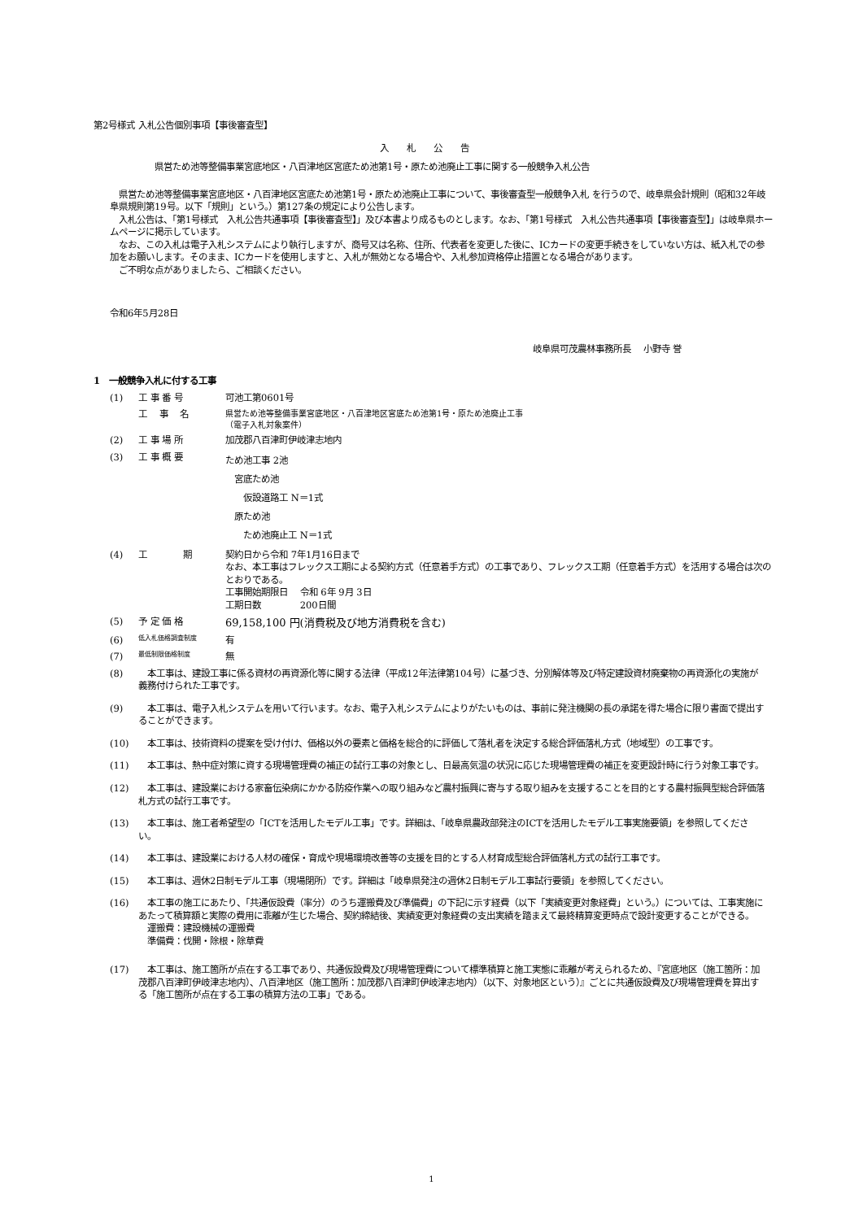第2号様式 入札公告個別事項【事後審査型】
入札公告
県営ため池等整備事業宮底地区・八百津地区宮底ため池第1号・原ため池廃止工事に関する一般競争入札公告
　県営ため池等整備事業宮底地区・八百津地区宮底ため池第1号・原ため池廃止工事について、事後審査型一般競争入札 を行うので、岐阜県会計規則（昭和32年岐阜県規則第19号。以下「規則」という。）第127条の規定により公告します。
　入札公告は、「第1号様式　入札公告共通事項【事後審査型】」及び本書より成るものとします。なお、「第1号様式　入札公告共通事項【事後審査型】」は岐阜県ホームページに掲示しています。
　なお、この入札は電子入札システムにより執行しますが、商号又は名称、住所、代表者を変更した後に、ICカードの変更手続きをしていない方は、紙入札での参加をお願いします。そのまま、ICカードを使用しますと、入札が無効となる場合や、入札参加資格停止措置となる場合があります。
　ご不明な点がありましたら、ご相談ください。
令和6年5月28日
岐阜県可茂農林事務所長　 小野寺 誉
1　一般競争入札に付する工事
(1) 工 事 番 号 可池工第0601号
工　 事　 名 県営ため池等整備事業宮底地区・八百津地区宮底ため池第1号・原ため池廃止工事
（電子入札対象案件）
(2) 工 事 場 所 加茂郡八百津町伊岐津志地内
(3) 工 事 概 要 ため池工事 2池
　宮底ため池
　　仮設道路工 N＝1式
　原ため池
　　ため池廃止工 N＝1式
(4) 工　　　　期 契約日から令和 7年1月16日まで
なお、本工事はフレックス工期による契約方式（任意着手方式）の工事であり、フレックス工期（任意着手方式）を活用する場合は次のとおりである。
工事開始期限日　 令和 6年 9月 3日
工期日数　　　　 200日間
(5) 予 定 価 格 69,158,100 円(消費税及び地方消費税を含む)
(6) 低入札価格調査制度 有
(7) 最低制限価格制度 無
(8)　本工事は、建設工事に係る資材の再資源化等に関する法律（平成12年法律第104号）に基づき、分別解体等及び特定建設資材廃棄物の再資源化の実施が義務付けられた工事です。
(9)　本工事は、電子入札システムを用いて行います。なお、電子入札システムによりがたいものは、事前に発注機関の長の承諾を得た場合に限り書面で提出することができます。
(10)　本工事は、技術資料の提案を受け付け、価格以外の要素と価格を総合的に評価して落札者を決定する総合評価落札方式（地域型）の工事です。
(11)　本工事は、熱中症対策に資する現場管理費の補正の試行工事の対象とし、日最高気温の状況に応じた現場管理費の補正を変更設計時に行う対象工事です。
(12)　本工事は、建設業における家畜伝染病にかかる防疫作業への取り組みなど農村振興に寄与する取り組みを支援することを目的とする農村振興型総合評価落札方式の試行工事です。
(13)　本工事は、施工者希望型の「ICTを活用したモデル工事」です。詳細は、「岐阜県農政部発注のICTを活用したモデル工事実施要領」を参照してください。
(14)　本工事は、建設業における人材の確保・育成や現場環境改善等の支援を目的とする人材育成型総合評価落札方式の試行工事です。
(15)　本工事は、週休2日制モデル工事（現場閉所）です。詳細は「岐阜県発注の週休2日制モデル工事試行要領」を参照してください。
(16)　本工事の施工にあたり、「共通仮設費（率分）のうち運搬費及び準備費」の下記に示す経費（以下「実績変更対象経費」という。）については、工事実施にあたって積算額と実際の費用に乖離が生じた場合、契約締結後、実績変更対象経費の支出実績を踏まえて最終精算変更時点で設計変更することができる。
　運搬費：建設機械の運搬費
　準備費：伐開・除根・除草費
(17)　本工事は、施工箇所が点在する工事であり、共通仮設費及び現場管理費について標準積算と施工実態に乖離が考えられるため、『宮底地区（施工箇所：加茂郡八百津町伊岐津志地内）、八百津地区（施工箇所：加茂郡八百津町伊岐津志地内）（以下、対象地区という）』ごとに共通仮設費及び現場管理費を算出する「施工箇所が点在する工事の積算方法の工事」である。
1